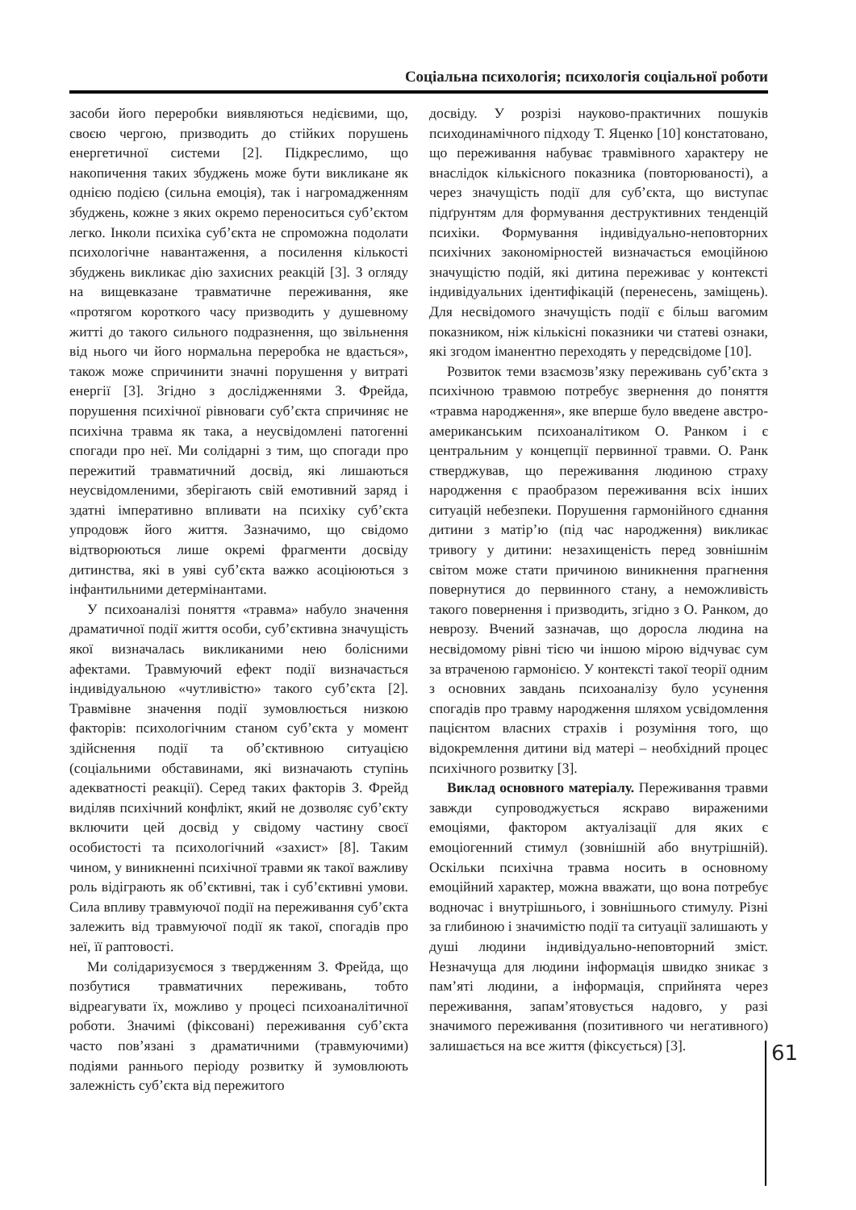Соціальна психологія; психологія соціальної роботи
засоби його переробки виявляються недієвими, що, своєю чергою, призводить до стійких порушень енергетичної системи [2]. Підкреслимо, що накопичення таких збуджень може бути викликане як однією подією (сильна емоція), так і нагромадженням збуджень, кожне з яких окремо переноситься суб’єктом легко. Інколи психіка суб’єкта не спроможна подолати психологічне навантаження, а посилення кількості збуджень викликає дію захисних реакцій [3]. З огляду на вищевказане травматичне переживання, яке «протягом короткого часу призводить у душевному житті до такого сильного подразнення, що звільнення від нього чи його нормальна переробка не вдається», також може спричинити значні порушення у витраті енергії [3]. Згідно з дослідженнями З. Фрейда, порушення психічної рівноваги суб’єкта спричиняє не психічна травма як така, а неусвідомлені патогенні спогади про неї. Ми солідарні з тим, що спогади про пережитий травматичний досвід, які лишаються неусвідомленими, зберігають свій емотивний заряд і здатні імперативно впливати на психіку суб’єкта упродовж його життя. Зазначимо, що свідомо відтворюються лише окремі фрагменти досвіду дитинства, які в уяві суб’єкта важко асоціюються з інфантильними детермінантами.
У психоаналізі поняття «травма» набуло значення драматичної події життя особи, суб’єктивна значущість якої визначалась викликаними нею болісними афектами. Травмуючий ефект події визначається індивідуальною «чутливістю» такого суб’єкта [2]. Травмівне значення події зумовлюється низкою факторів: психологічним станом суб’єкта у момент здійснення події та об’єктивною ситуацією (соціальними обставинами, які визначають ступінь адекватності реакції). Серед таких факторів З. Фрейд виділяв психічний конфлікт, який не дозволяє суб’єкту включити цей досвід у свідому частину своєї особистості та психологічний «захист» [8]. Таким чином, у виникненні психічної травми як такої важливу роль відіграють як об’єктивні, так і суб’єктивні умови. Сила впливу травмуючої події на переживання суб’єкта залежить від травмуючої події як такої, спогадів про неї, її раптовості.
Ми солідаризуємося з твердженням З. Фрейда, що позбутися травматичних переживань, тобто відреагувати їх, можливо у процесі психоаналітичної роботи. Значимі (фіксовані) переживання суб’єкта часто пов’язані з драматичними (травмуючими) подіями раннього періоду розвитку й зумовлюють залежність суб’єкта від пережитого
досвіду. У розрізі науково-практичних пошуків психодинамічного підходу Т. Яценко [10] констатовано, що переживання набуває травмівного характеру не внаслідок кількісного показника (повторюваності), а через значущість події для суб’єкта, що виступає підґрунтям для формування деструктивних тенденцій психіки. Формування індивідуально-неповторних психічних закономірностей визначається емоційною значущістю подій, які дитина переживає у контексті індивідуальних ідентифікацій (перенесень, заміщень). Для несвідомого значущість події є більш вагомим показником, ніж кількісні показники чи статеві ознаки, які згодом іманентно переходять у передсвідоме [10].
Розвиток теми взаємозв’язку переживань суб’єкта з психічною травмою потребує звернення до поняття «травма народження», яке вперше було введене австро-американським психоаналітиком О. Ранком і є центральним у концепції первинної травми. О. Ранк стверджував, що переживання людиною страху народження є праобразом переживання всіх інших ситуацій небезпеки. Порушення гармонійного єднання дитини з матір’ю (під час народження) викликає тривогу у дитини: незахищеність перед зовнішнім світом може стати причиною виникнення прагнення повернутися до первинного стану, а неможливість такого повернення і призводить, згідно з О. Ранком, до неврозу. Вчений зазначав, що доросла людина на несвідомому рівні тією чи іншою мірою відчуває сум за втраченою гармонією. У контексті такої теорії одним з основних завдань психоаналізу було усунення спогадів про травму народження шляхом усвідомлення пацієнтом власних страхів і розуміння того, що відокремлення дитини від матері – необхідний процес психічного розвитку [3].
Виклад основного матеріалу. Переживання травми завжди супроводжується яскраво вираженими емоціями, фактором актуалізації для яких є емоціогенний стимул (зовнішній або внутрішній). Оскільки психічна травма носить в основному емоційний характер, можна вважати, що вона потребує водночас і внутрішнього, і зовнішнього стимулу. Різні за глибиною і значимістю події та ситуації залишають у душі людини індивідуально-неповторний зміст. Незначуща для людини інформація швидко зникає з пам’яті людини, а інформація, сприйнята через переживання, запам’ятовується надовго, у разі значимого переживання (позитивного чи негативного) залишається на все життя (фіксується) [3].
61